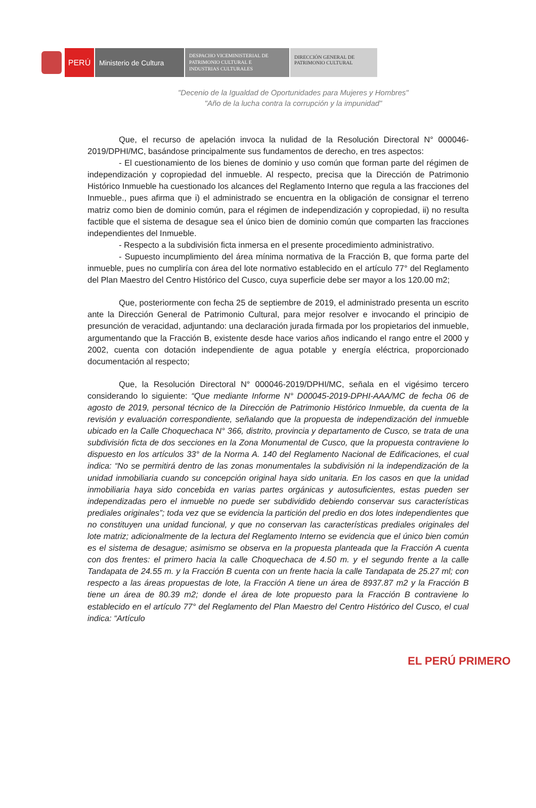PERÚ Ministerio de Cultura
DESPACHO VICEMINISTERIAL DE
PATRIMONIO CULTURAL E
INDUSTRIAS CULTURALES
DIRECCIÓN GENERAL DE
PATRIMONIO CULTURAL
"Decenio de la Igualdad de Oportunidades para Mujeres y Hombres"
"Año de la lucha contra la corrupción y la impunidad"
Que, el recurso de apelación invoca la nulidad de la Resolución Directoral N° 000046-2019/DPHI/MC, basándose principalmente sus fundamentos de derecho, en tres aspectos:
- El cuestionamiento de los bienes de dominio y uso común que forman parte del régimen de independización y copropiedad del inmueble. Al respecto, precisa que la Dirección de Patrimonio Histórico Inmueble ha cuestionado los alcances del Reglamento Interno que regula a las fracciones del Inmueble., pues afirma que i) el administrado se encuentra en la obligación de consignar el terreno matriz como bien de dominio común, para el régimen de independización y copropiedad, ii) no resulta factible que el sistema de desague sea el único bien de dominio común que comparten las fracciones independientes del Inmueble.
- Respecto a la subdivisión ficta inmersa en el presente procedimiento administrativo.
- Supuesto incumplimiento del área mínima normativa de la Fracción B, que forma parte del inmueble, pues no cumpliría con área del lote normativo establecido en el artículo 77° del Reglamento del Plan Maestro del Centro Histórico del Cusco, cuya superficie debe ser mayor a los 120.00 m2;
Que, posteriormente con fecha 25 de septiembre de 2019, el administrado presenta un escrito ante la Dirección General de Patrimonio Cultural, para mejor resolver e invocando el principio de presunción de veracidad, adjuntando: una declaración jurada firmada por los propietarios del inmueble, argumentando que la Fracción B, existente desde hace varios años indicando el rango entre el 2000 y 2002, cuenta con dotación independiente de agua potable y energía eléctrica, proporcionado documentación al respecto;
Que, la Resolución Directoral N° 000046-2019/DPHI/MC, señala en el vigésimo tercero considerando lo siguiente: “Que mediante Informe N° D00045-2019-DPHI-AAA/MC de fecha 06 de agosto de 2019, personal técnico de la Dirección de Patrimonio Histórico Inmueble, da cuenta de la revisión y evaluación correspondiente, señalando que la propuesta de independización del inmueble ubicado en la Calle Choquechaca N° 366, distrito, provincia y departamento de Cusco, se trata de una subdivisión ficta de dos secciones en la Zona Monumental de Cusco, que la propuesta contraviene lo dispuesto en los artículos 33° de la Norma A. 140 del Reglamento Nacional de Edificaciones, el cual indica: “No se permitirá dentro de las zonas monumentales la subdivisión ni la independización de la unidad inmobiliaria cuando su concepción original haya sido unitaria. En los casos en que la unidad inmobiliaria haya sido concebida en varias partes orgánicas y autosuficientes, estas pueden ser independizadas pero el inmueble no puede ser subdividido debiendo conservar sus características prediales originales”; toda vez que se evidencia la partición del predio en dos lotes independientes que no constituyen una unidad funcional, y que no conservan las características prediales originales del lote matriz; adicionalmente de la lectura del Reglamento Interno se evidencia que el único bien común es el sistema de desague; asimismo se observa en la propuesta planteada que la Fracción A cuenta con dos frentes: el primero hacia la calle Choquechaca de 4.50 m. y el segundo frente a la calle Tandapata de 24.55 m. y la Fracción B cuenta con un frente hacia la calle Tandapata de 25.27 ml; con respecto a las áreas propuestas de lote, la Fracción A tiene un área de 8937.87 m2 y la Fracción B tiene un área de 80.39 m2; donde el área de lote propuesto para la Fracción B contraviene lo establecido en el artículo 77° del Reglamento del Plan Maestro del Centro Histórico del Cusco, el cual indica: “Artículo
EL PERÚ PRIMERO